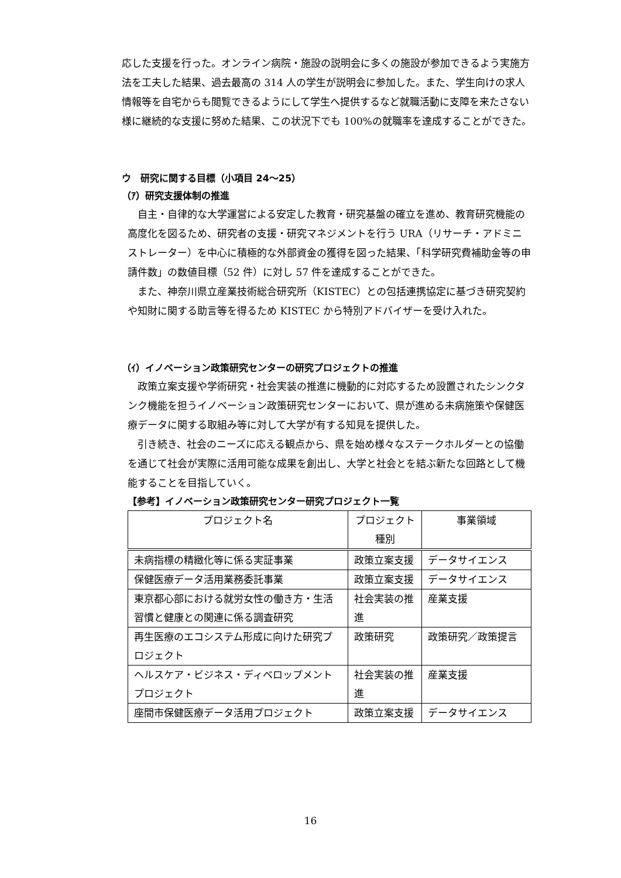応した支援を行った。オンライン病院・施設の説明会に多くの施設が参加できるよう実施方法を工夫した結果、過去最高の 314 人の学生が説明会に参加した。また、学生向けの求人情報等を自宅からも閲覧できるようにして学生へ提供するなど就職活動に支障を来たさない様に継続的な支援に努めた結果、この状況下でも 100%の就職率を達成することができた。
ウ　研究に関する目標（小項目 24～25）
（ｱ）研究支援体制の推進
自主・自律的な大学運営による安定した教育・研究基盤の確立を進め、教育研究機能の高度化を図るため、研究者の支援・研究マネジメントを行う URA（リサーチ・アドミニストレーター）を中心に積極的な外部資金の獲得を図った結果、「科学研究費補助金等の申請件数」の数値目標（52 件）に対し 57 件を達成することができた。
また、神奈川県立産業技術総合研究所（KISTEC）との包括連携協定に基づき研究契約や知財に関する助言等を得るため KISTEC から特別アドバイザーを受け入れた。
（ｲ）イノベーション政策研究センターの研究プロジェクトの推進
政策立案支援や学術研究・社会実装の推進に機動的に対応するため設置されたシンクタンク機能を担うイノベーション政策研究センターにおいて、県が進める未病施策や保健医療データに関する取組み等に対して大学が有する知見を提供した。
引き続き、社会のニーズに応える観点から、県を始め様々なステークホルダーとの協働を通じて社会が実際に活用可能な成果を創出し、大学と社会とを結ぶ新たな回路として機能することを目指していく。
【参考】イノベーション政策研究センター研究プロジェクト一覧
| プロジェクト名 | プロジェクト種別 | 事業領域 |
| --- | --- | --- |
| 未病指標の精緻化等に係る実証事業 | 政策立案支援 | データサイエンス |
| 保健医療データ活用業務委託事業 | 政策立案支援 | データサイエンス |
| 東京都心部における就労女性の働き方・生活習慣と健康との関連に係る調査研究 | 社会実装の推進 | 産業支援 |
| 再生医療のエコシステム形成に向けた研究プロジェクト | 政策研究 | 政策研究／政策提言 |
| ヘルスケア・ビジネス・ディベロップメントプロジェクト | 社会実装の推進 | 産業支援 |
| 座間市保健医療データ活用プロジェクト | 政策立案支援 | データサイエンス |
16